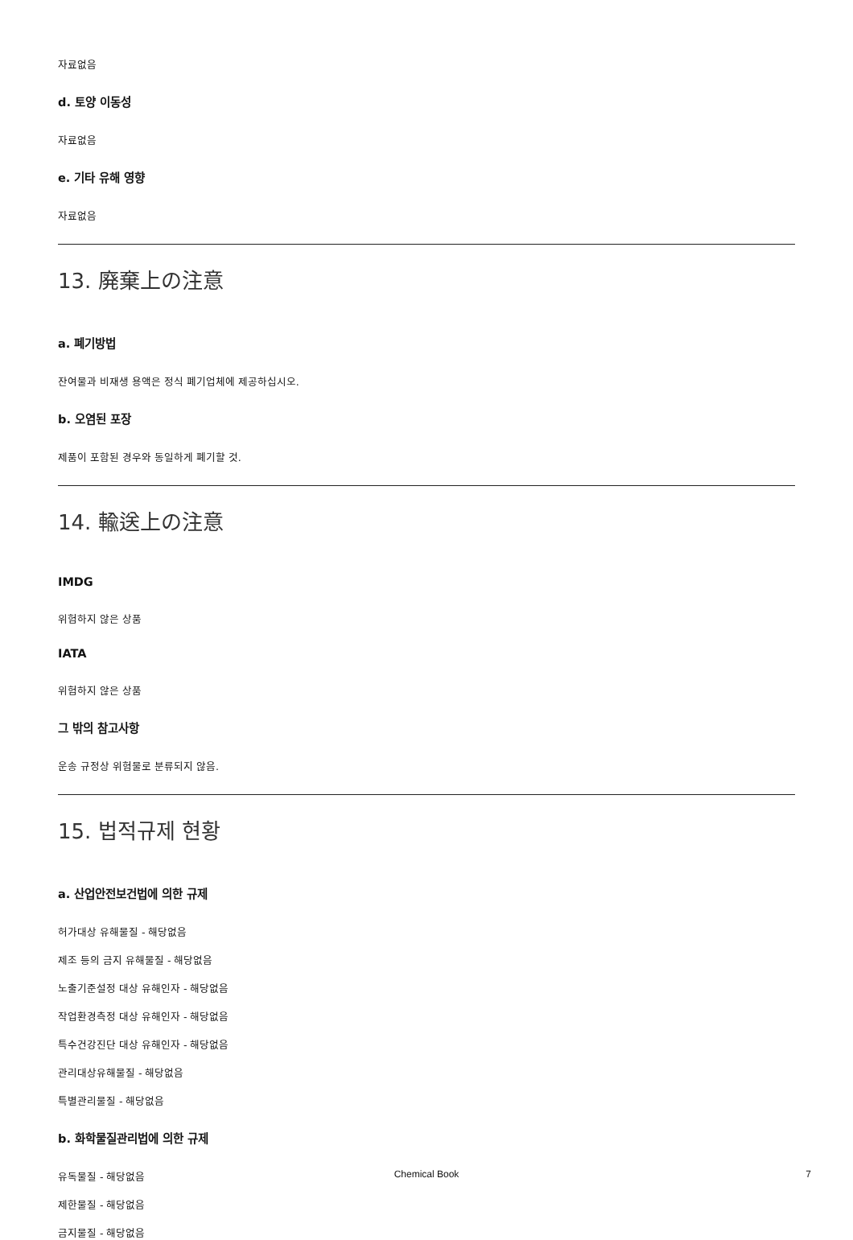자료없음
d. 토양 이동성
자료없음
e. 기타 유해 영향
자료없음
13. 廃棄上の注意
a. 폐기방법
잔여물과 비재생 용액은 정식 폐기업체에 제공하십시오.
b. 오염된 포장
제품이 포함된 경우와 동일하게 폐기할 것.
14. 輸送上の注意
IMDG
위험하지 않은 상품
IATA
위험하지 않은 상품
그 밖의 참고사항
운송 규정상 위험물로 분류되지 않음.
15. 법적규제 현황
a. 산업안전보건법에 의한 규제
허가대상 유해물질 - 해당없음
제조 등의 금지 유해물질 - 해당없음
노출기준설정 대상 유해인자 - 해당없음
작업환경측정 대상 유해인자 - 해당없음
특수건강진단 대상 유해인자 - 해당없음
관리대상유해물질 - 해당없음
특별관리물질 - 해당없음
b. 화학물질관리법에 의한 규제
유독물질 - 해당없음
제한물질 - 해당없음
금지물질 - 해당없음
Chemical Book
7